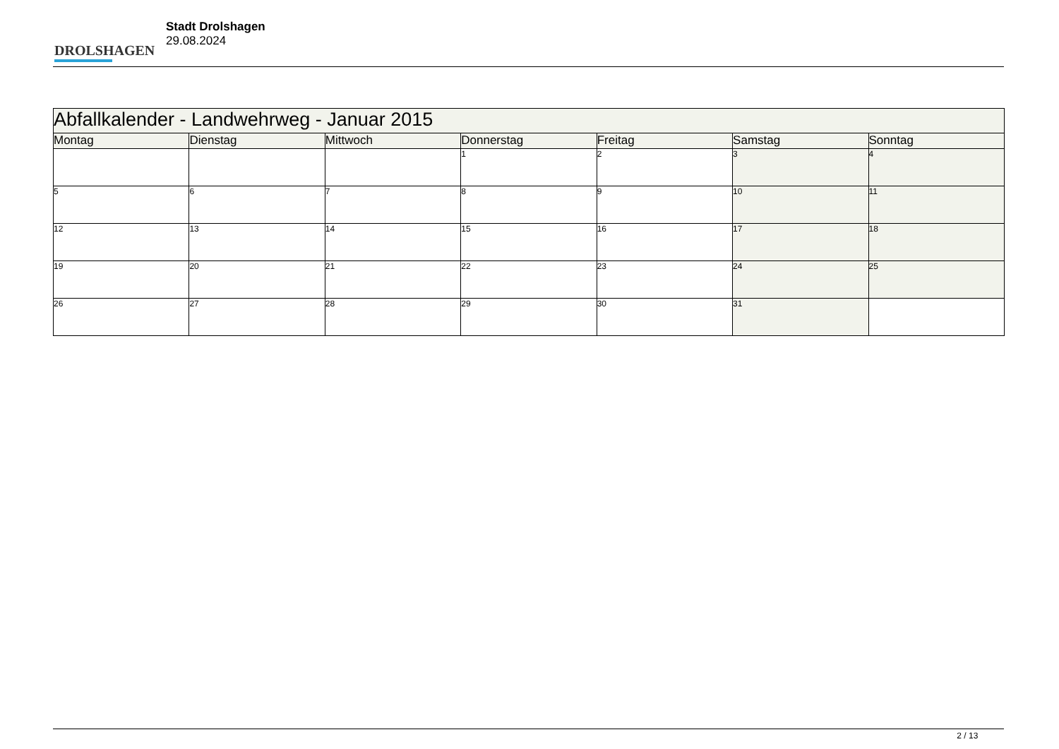DROLSHAGEN
Stadt Drolshagen
29.08.2024
| Abfallkalender - Landwehrweg - Januar 2015 | | | | | | |
| --- | --- | --- | --- | --- | --- | --- |
| Montag | Dienstag | Mittwoch | Donnerstag | Freitag | Samstag | Sonntag |
| | | | 1 | 2 | 3 | 4 |
| 5 | 6 | 7 | 8 | 9 | 10 | 11 |
| 12 | 13 | 14 | 15 | 16 | 17 | 18 |
| 19 | 20 | 21 | 22 | 23 | 24 | 25 |
| 26 | 27 | 28 | 29 | 30 | 31 | |
2 / 13